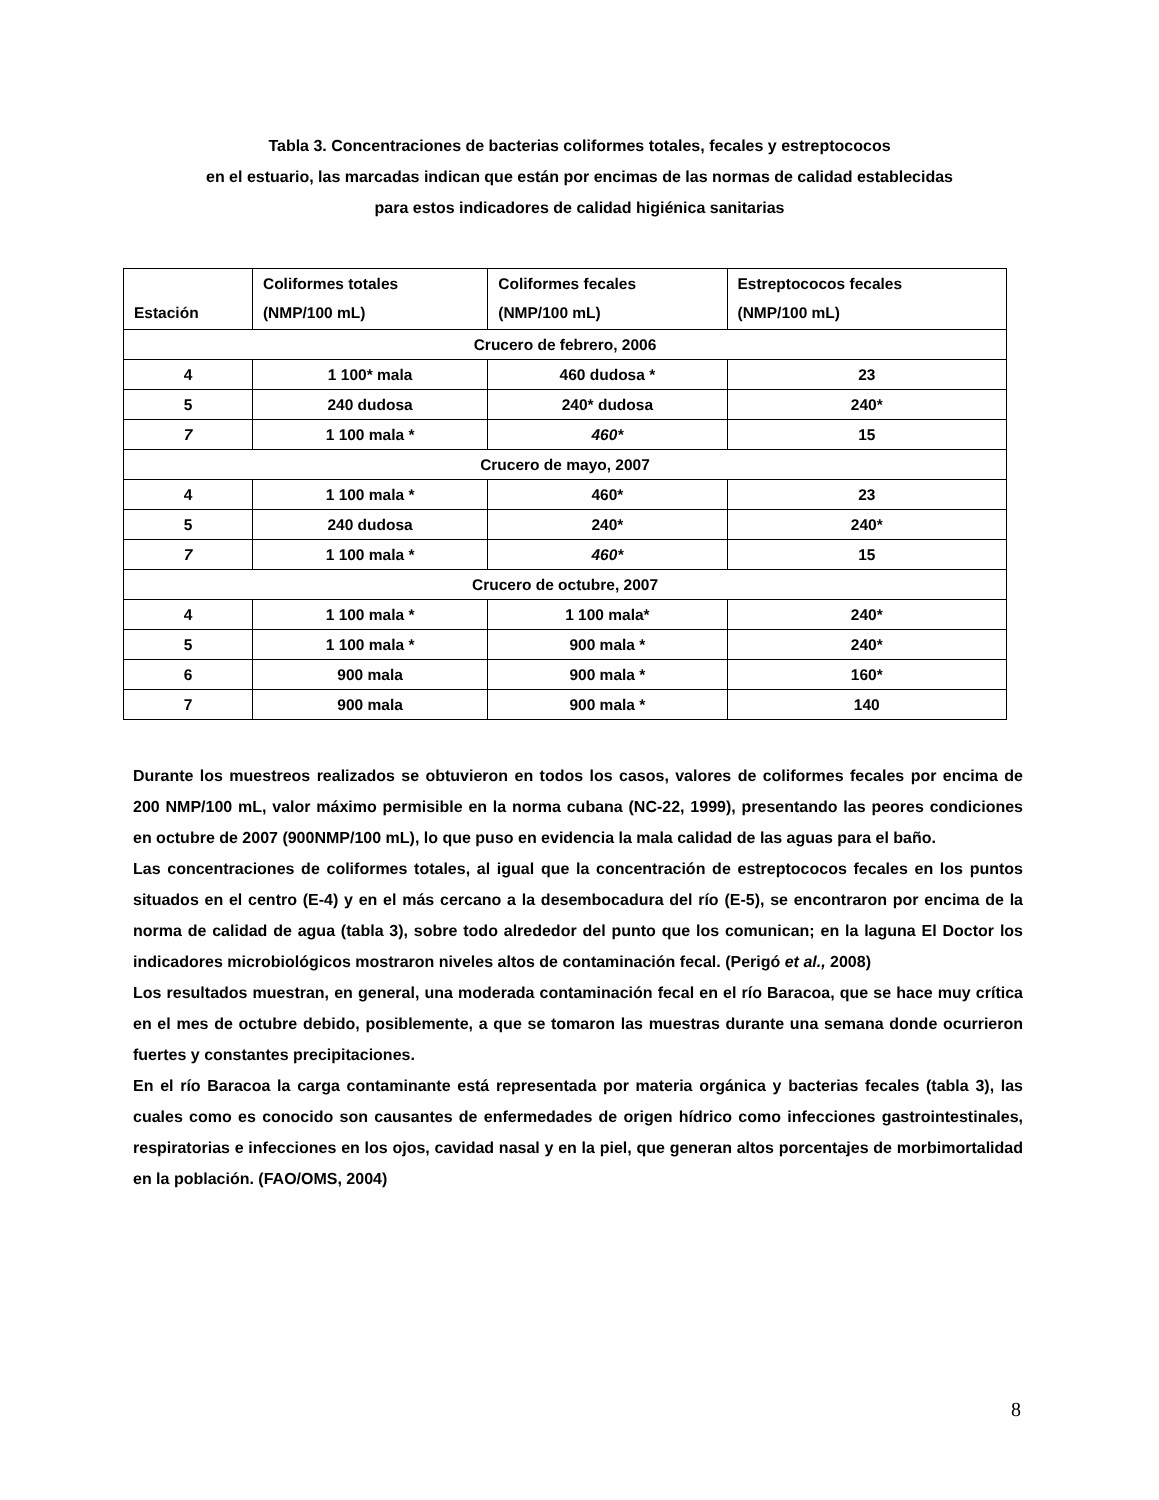Tabla 3. Concentraciones de bacterias coliformes totales, fecales y estreptococos
en el estuario, las marcadas indican que están por encimas de las normas de calidad establecidas
para estos indicadores de calidad higiénica sanitarias
| Estación | Coliformes totales (NMP/100 mL) | Coliformes fecales (NMP/100 mL) | Estreptococos fecales (NMP/100 mL) |
| --- | --- | --- | --- |
| Crucero de febrero, 2006 | | | |
| 4 | 1 100* mala | 460 dudosa * | 23 |
| 5 | 240 dudosa | 240* dudosa | 240* |
| 7 | 1 100 mala * | 460* | 15 |
| Crucero de mayo, 2007 | | | |
| 4 | 1 100 mala * | 460* | 23 |
| 5 | 240 dudosa | 240* | 240* |
| 7 | 1 100 mala * | 460* | 15 |
| Crucero de octubre, 2007 | | | |
| 4 | 1 100 mala * | 1 100 mala* | 240* |
| 5 | 1 100 mala * | 900 mala * | 240* |
| 6 | 900 mala | 900 mala * | 160* |
| 7 | 900 mala | 900 mala * | 140 |
Durante los muestreos realizados se obtuvieron en todos los casos, valores de coliformes fecales por encima de 200 NMP/100 mL, valor máximo permisible en la norma cubana (NC-22, 1999), presentando las peores condiciones en octubre de 2007 (900NMP/100 mL), lo que puso en evidencia la mala calidad de las aguas para el baño.
Las concentraciones de coliformes totales, al igual que la concentración de estreptococos fecales en los puntos situados en el centro (E-4) y en el más cercano a la desembocadura del río (E-5), se encontraron por encima de la norma de calidad de agua (tabla 3), sobre todo alrededor del punto que los comunican; en la laguna El Doctor los indicadores microbiológicos mostraron niveles altos de contaminación fecal. (Perigó et al., 2008)
Los resultados muestran, en general, una moderada contaminación fecal en el río Baracoa, que se hace muy crítica en el mes de octubre debido, posiblemente, a que se tomaron las muestras durante una semana donde ocurrieron fuertes y constantes precipitaciones.
En el río Baracoa la carga contaminante está representada por materia orgánica y bacterias fecales (tabla 3), las cuales como es conocido son causantes de enfermedades de origen hídrico como infecciones gastrointestinales, respiratorias e infecciones en los ojos, cavidad nasal y en la piel, que generan altos porcentajes de morbimortalidad en la población. (FAO/OMS, 2004)
8